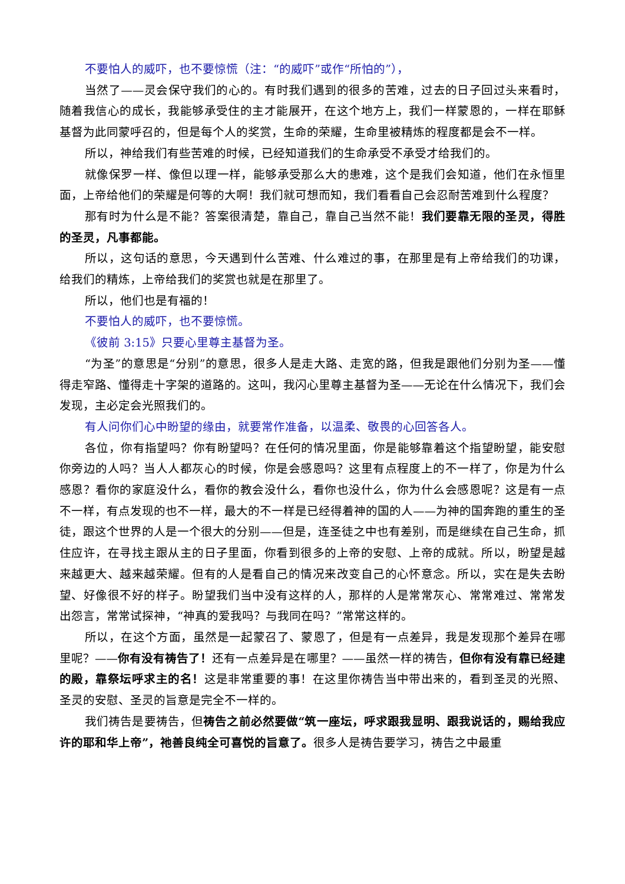不要怕人的威吓，也不要惊慌（注：“的威吓”或作“所怕的”），
当然了——灵会保守我们的心的。有时我们遇到的很多的苦难，过去的日子回过头来看时，随着我信心的成长，我能够承受住的主才能展开，在这个地方上，我们一样蒙恩的，一样在耶稣基督为此同蒙呼召的，但是每个人的奖赏，生命的荣耀，生命里被精炼的程度都是会不一样。
所以，神给我们有些苦难的时候，已经知道我们的生命承受不承受才给我们的。
就像保罗一样、像但以理一样，能够承受那么大的患难，这个是我们会知道，他们在永恒里面，上帝给他们的荣耀是何等的大啊！我们就可想而知，我们看看自己会忍耐苦难到什么程度？
那有时为什么是不能？答案很清楚，靠自己，靠自己当然不能！我们要靠无限的圣灵，得胜的圣灵，凡事都能。
所以，这句话的意思，今天遇到什么苦难、什么难过的事，在那里是有上帝给我们的功课，给我们的精炼，上帝给我们的奖赏也就是在那里了。
所以，他们也是有福的！
不要怕人的威吓，也不要惊慌。
《彼前 3:15》只要心里尊主基督为圣。
“为圣”的意思是“分别”的意思，很多人是走大路、走宽的路，但我是跟他们分别为圣——懂得走窄路、懂得走十字架的道路的。这叫，我闪心里尊主基督为圣——无论在什么情况下，我们会发现，主必定会光照我们的。
有人问你们心中盼望的缘由，就要常作准备，以温柔、敬畏的心回答各人。
各位，你有指望吗？你有盼望吗？在任何的情况里面，你是能够靠着这个指望盼望，能安慰你旁边的人吗？当人人都灰心的时候，你是会感恩吗？这里有点程度上的不一样了，你是为什么感恩？看你的家庭没什么，看你的教会没什么，看你也没什么，你为什么会感恩呢？这是有一点不一样，有点发现的也不一样，最大的不一样是已经得着神的国的人——为神的国奔跑的重生的圣徒，跟这个世界的人是一个很大的分别——但是，连圣徒之中也有差别，而是继续在自己生命，抓住应许，在寻找主跟从主的日子里面，你看到很多的上帝的安慰、上帝的成就。所以，盼望是越来越更大、越来越荣耀。但有的人是看自己的情况来改变自己的心怀意念。所以，实在是失去盼望、好像很不好的样子。盼望我们当中没有这样的人，那样的人是常常灰心、常常难过、常常发出怨言，常常试探神，“神真的爱我吗？与我同在吗？”常常这样的。
所以，在这个方面，虽然是一起蒙召了、蒙恩了，但是有一点差异，我是发现那个差异在哪里呢？——你有没有祷告了！还有一点差异是在哪里？——虽然一样的祷告，但你有没有靠已经建的殿，靠祭坛呼求主的名！这是非常重要的事！在这里你祷告当中带出来的，看到圣灵的光照、圣灵的安慰、圣灵的旨意是完全不一样的。
我们祷告是要祷告，但祷告之前必然要做“筑一座坛，呼求跟我显明、跟我说话的，赐给我应许的耶和华上帝”，祂善良纯全可喜悦的旨意了。很多人是祷告要学习，祷告之中最重